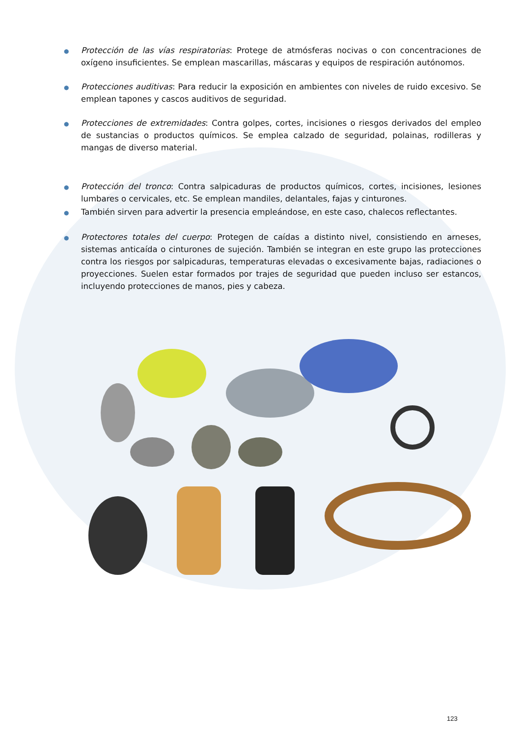●
Protección de las vías respiratorias: Protege de atmósferas nocivas o con concentraciones de oxígeno insuficientes. Se emplean mascarillas, máscaras y equipos de respiración autónomos.
●
Protecciones auditivas: Para reducir la exposición en ambientes con niveles de ruido excesivo. Se emplean tapones y cascos auditivos de seguridad.
●
Protecciones de extremidades: Contra golpes, cortes, incisiones o riesgos derivados del empleo de sustancias o productos químicos. Se emplea calzado de seguridad, polainas, rodilleras y mangas de diverso material.
●
Protección del tronco: Contra salpicaduras de productos químicos, cortes, incisiones, lesiones lumbares o cervicales, etc. Se emplean mandiles, delantales, fajas y cinturones.
●
También sirven para advertir la presencia empleándose, en este caso, chalecos reflectantes.
●
Protectores totales del cuerpo: Protegen de caídas a distinto nivel, consistiendo en arneses, sistemas anticaída o cinturones de sujeción. También se integran en este grupo las protecciones contra los riesgos por salpicaduras, temperaturas elevadas o excesivamente bajas, radiaciones o proyecciones. Suelen estar formados por trajes de seguridad que pueden incluso ser estancos, incluyendo protecciones de manos, pies y cabeza.
123